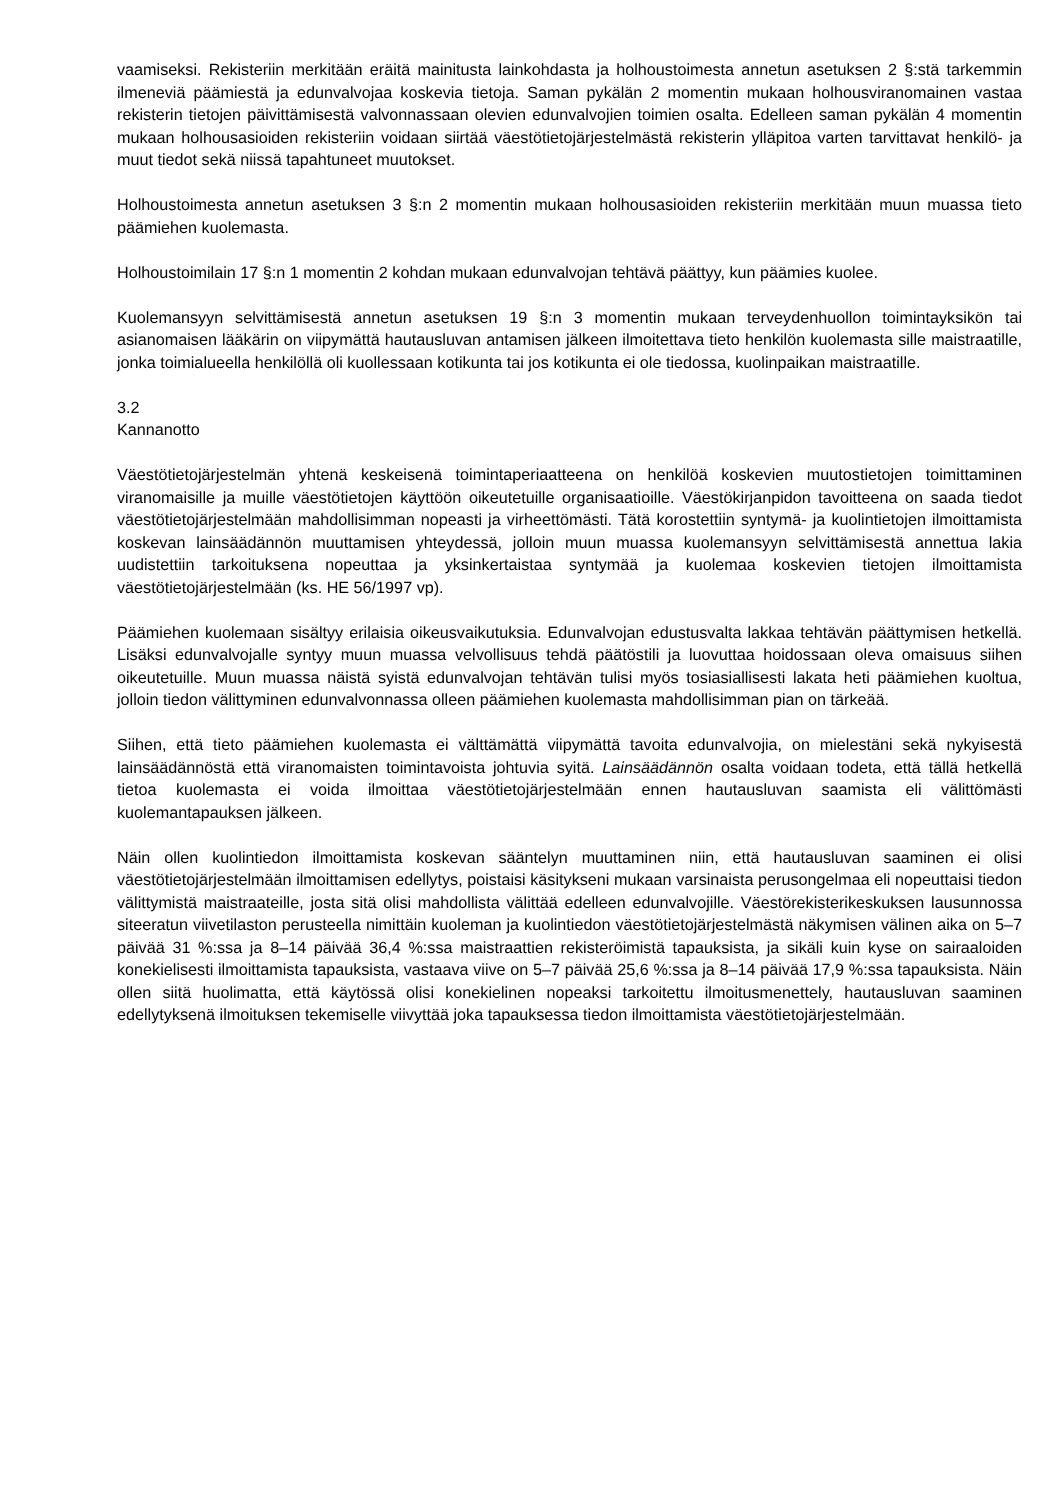vaamiseksi. Rekisteriin merkitään eräitä mainitusta lainkohdasta ja holhoustoimesta annetun asetuksen 2 §:stä tarkemmin ilmeneviä päämiestä ja edunvalvojaa koskevia tietoja. Saman pykälän 2 momentin mukaan holhousviranomainen vastaa rekisterin tietojen päivittämisestä valvonnassaan olevien edunvalvojien toimien osalta. Edelleen saman pykälän 4 momentin mukaan holhousasioiden rekisteriin voidaan siirtää väestötietojärjestelmästä rekisterin ylläpitoa varten tarvittavat henkilö- ja muut tiedot sekä niissä tapahtuneet muutokset.
Holhoustoimesta annetun asetuksen 3 §:n 2 momentin mukaan holhousasioiden rekisteriin merkitään muun muassa tieto päämiehen kuolemasta.
Holhoustoimilain 17 §:n 1 momentin 2 kohdan mukaan edunvalvojan tehtävä päättyy, kun päämies kuolee.
Kuolemansyyn selvittämisestä annetun asetuksen 19 §:n 3 momentin mukaan terveydenhuollon toimintayksikön tai asianomaisen lääkärin on viipymättä hautausluvan antamisen jälkeen ilmoitettava tieto henkilön kuolemasta sille maistraatille, jonka toimialueella henkilöllä oli kuollessaan kotikunta tai jos kotikunta ei ole tiedossa, kuolinpaikan maistraatille.
3.2
Kannanotto
Väestötietojärjestelmän yhtenä keskeisenä toimintaperiaatteena on henkilöä koskevien muutostietojen toimittaminen viranomaisille ja muille väestötietojen käyttöön oikeutetuille organisaatioille. Väestökirjanpidon tavoitteena on saada tiedot väestötietojärjestelmään mahdollisimman nopeasti ja virheettömästi. Tätä korostettiin syntymä- ja kuolintietojen ilmoittamista koskevan lainsäädännön muuttamisen yhteydessä, jolloin muun muassa kuolemansyyn selvittämisestä annettua lakia uudistettiin tarkoituksena nopeuttaa ja yksinkertaistaa syntymää ja kuolemaa koskevien tietojen ilmoittamista väestötietojärjestelmään (ks. HE 56/1997 vp).
Päämiehen kuolemaan sisältyy erilaisia oikeusvaikutuksia. Edunvalvojan edustusvalta lakkaa tehtävän päättymisen hetkellä. Lisäksi edunvalvojalle syntyy muun muassa velvollisuus tehdä päätöstili ja luovuttaa hoidossaan oleva omaisuus siihen oikeutetuille. Muun muassa näistä syistä edunvalvojan tehtävän tulisi myös tosiasiallisesti lakata heti päämiehen kuoltua, jolloin tiedon välittyminen edunvalvonnassa olleen päämiehen kuolemasta mahdollisimman pian on tärkeää.
Siihen, että tieto päämiehen kuolemasta ei välttämättä viipymättä tavoita edunvalvojia, on mielestäni sekä nykyisestä lainsäädännöstä että viranomaisten toimintavoista johtuvia syitä. Lainsäädännön osalta voidaan todeta, että tällä hetkellä tietoa kuolemasta ei voida ilmoittaa väestötietojärjestelmään ennen hautausluvan saamista eli välittömästi kuolemantapauksen jälkeen.
Näin ollen kuolintiedon ilmoittamista koskevan sääntelyn muuttaminen niin, että hautausluvan saaminen ei olisi väestötietojärjestelmään ilmoittamisen edellytys, poistaisi käsitykseni mukaan varsinaista perusongelmaa eli nopeuttaisi tiedon välittymistä maistraateille, josta sitä olisi mahdollista välittää edelleen edunvalvojille. Väestörekisterikeskuksen lausunnossa siteeratun viivetilaston perusteella nimittäin kuoleman ja kuolintiedon väestötietojärjestelmästä näkymisen välinen aika on 5–7 päivää 31 %:ssa ja 8–14 päivää 36,4 %:ssa maistraattien rekisteröimistä tapauksista, ja sikäli kuin kyse on sairaaloiden konekielisesti ilmoittamista tapauksista, vastaava viive on 5–7 päivää 25,6 %:ssa ja 8–14 päivää 17,9 %:ssa tapauksista. Näin ollen siitä huolimatta, että käytössä olisi konekielinen nopeaksi tarkoitettu ilmoitusmenettely, hautausluvan saaminen edellytyksenä ilmoituksen tekemiselle viivyttää joka tapauksessa tiedon ilmoittamista väestötietojärjestelmään.